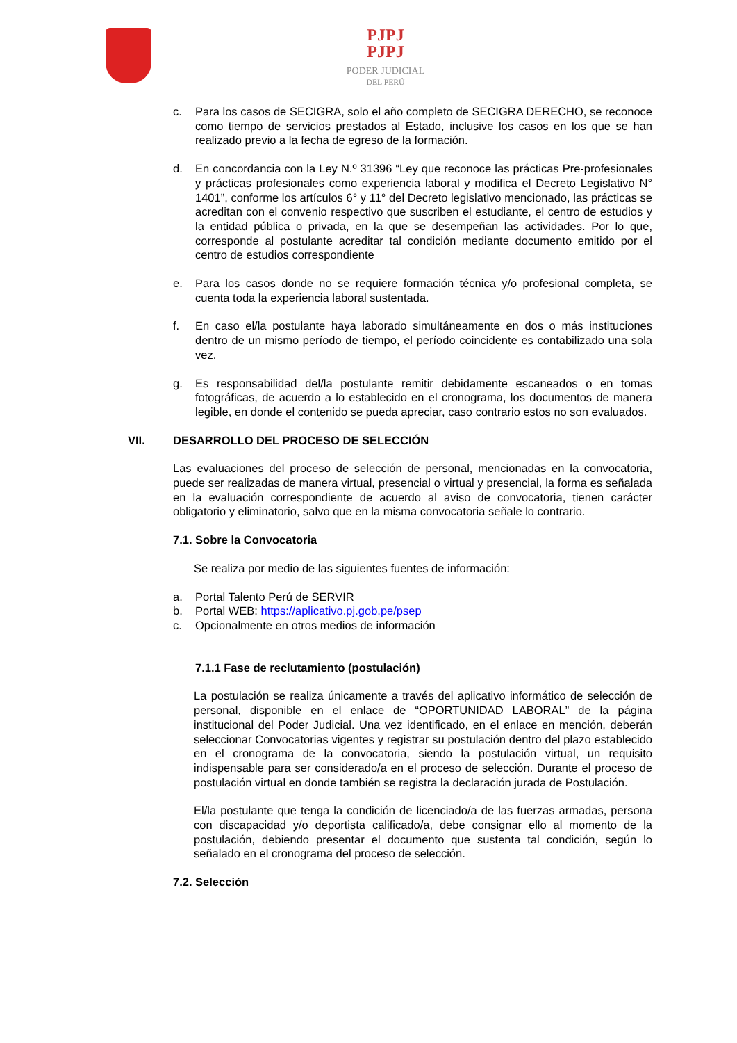PJPJ
PJPJ
PODER JUDICIAL
DEL PERÚ
c. Para los casos de SECIGRA, solo el año completo de SECIGRA DERECHO, se reconoce como tiempo de servicios prestados al Estado, inclusive los casos en los que se han realizado previo a la fecha de egreso de la formación.
d. En concordancia con la Ley N.º 31396 “Ley que reconoce las prácticas Pre-profesionales y prácticas profesionales como experiencia laboral y modifica el Decreto Legislativo N° 1401”, conforme los artículos 6° y 11° del Decreto legislativo mencionado, las prácticas se acreditan con el convenio respectivo que suscriben el estudiante, el centro de estudios y la entidad pública o privada, en la que se desempeñan las actividades. Por lo que, corresponde al postulante acreditar tal condición mediante documento emitido por el centro de estudios correspondiente
e. Para los casos donde no se requiere formación técnica y/o profesional completa, se cuenta toda la experiencia laboral sustentada.
f. En caso el/la postulante haya laborado simultáneamente en dos o más instituciones dentro de un mismo período de tiempo, el período coincidente es contabilizado una sola vez.
g. Es responsabilidad del/la postulante remitir debidamente escaneados o en tomas fotográficas, de acuerdo a lo establecido en el cronograma, los documentos de manera legible, en donde el contenido se pueda apreciar, caso contrario estos no son evaluados.
VII. DESARROLLO DEL PROCESO DE SELECCIÓN
Las evaluaciones del proceso de selección de personal, mencionadas en la convocatoria, puede ser realizadas de manera virtual, presencial o virtual y presencial, la forma es señalada en la evaluación correspondiente de acuerdo al aviso de convocatoria, tienen carácter obligatorio y eliminatorio, salvo que en la misma convocatoria señale lo contrario.
7.1. Sobre la Convocatoria
Se realiza por medio de las siguientes fuentes de información:
a. Portal Talento Perú de SERVIR
b. Portal WEB: https://aplicativo.pj.gob.pe/psep
c. Opcionalmente en otros medios de información
7.1.1 Fase de reclutamiento (postulación)
La postulación se realiza únicamente a través del aplicativo informático de selección de personal, disponible en el enlace de “OPORTUNIDAD LABORAL” de la página institucional del Poder Judicial. Una vez identificado, en el enlace en mención, deberán seleccionar Convocatorias vigentes y registrar su postulación dentro del plazo establecido en el cronograma de la convocatoria, siendo la postulación virtual, un requisito indispensable para ser considerado/a en el proceso de selección. Durante el proceso de postulación virtual en donde también se registra la declaración jurada de Postulación.
El/la postulante que tenga la condición de licenciado/a de las fuerzas armadas, persona con discapacidad y/o deportista calificado/a, debe consignar ello al momento de la postulación, debiendo presentar el documento que sustenta tal condición, según lo señalado en el cronograma del proceso de selección.
7.2. Selección